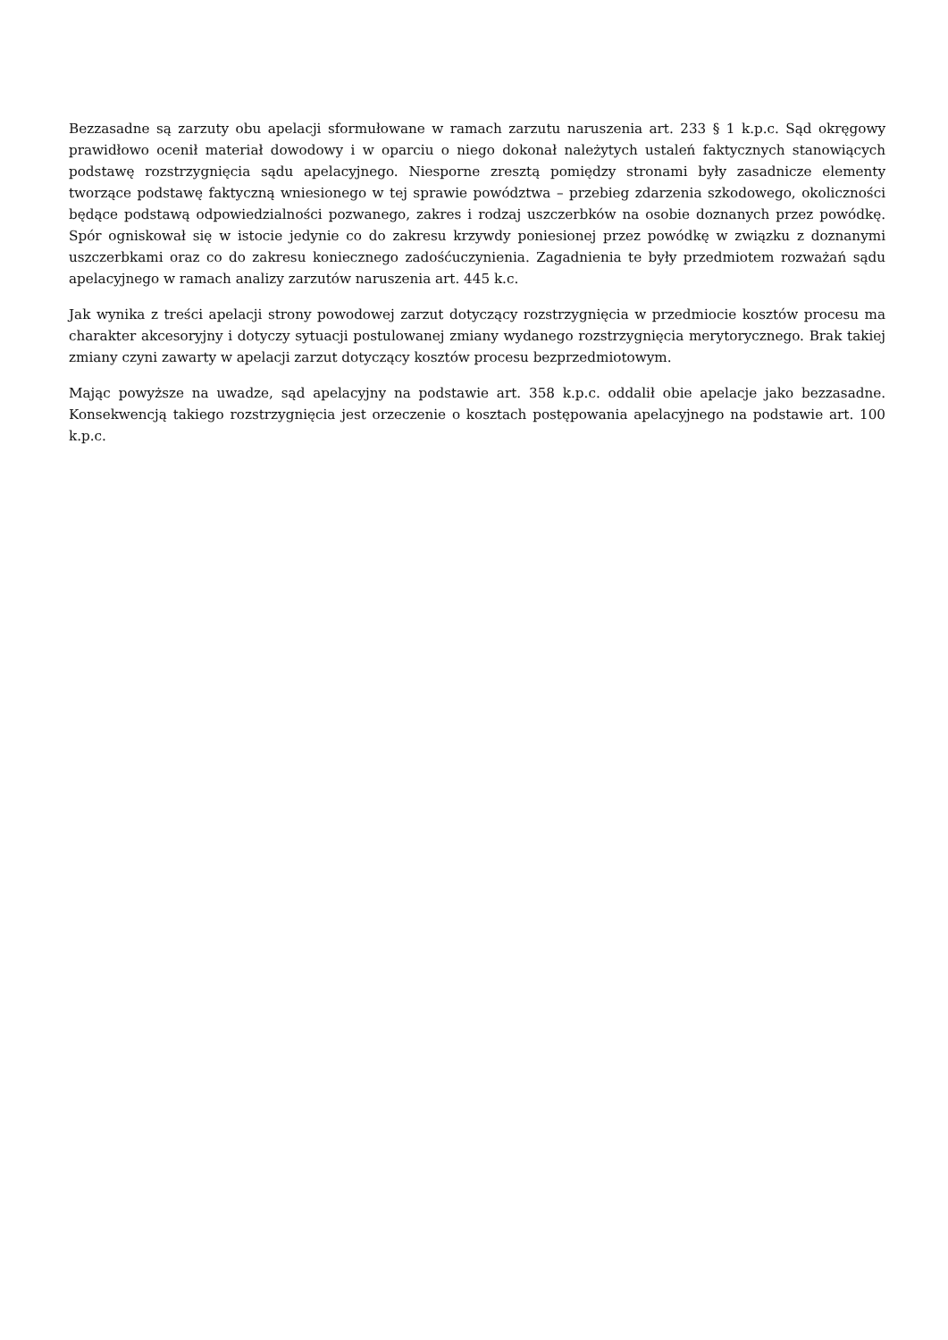Bezzasadne są zarzuty obu apelacji sformułowane w ramach zarzutu naruszenia art. 233 § 1 k.p.c. Sąd okręgowy prawidłowo ocenił materiał dowodowy i w oparciu o niego dokonał należytych ustaleń faktycznych stanowiących podstawę rozstrzygnięcia sądu apelacyjnego. Niesporne zresztą pomiędzy stronami były zasadnicze elementy tworzące podstawę faktyczną wniesionego w tej sprawie powództwa – przebieg zdarzenia szkodowego, okoliczności będące podstawą odpowiedzialności pozwanego, zakres i rodzaj uszczerbków na osobie doznanych przez powódkę. Spór ogniskował się w istocie jedynie co do zakresu krzywdy poniesionej przez powódkę w związku z doznanymi uszczerbkami oraz co do zakresu koniecznego zadośćuczynienia. Zagadnienia te były przedmiotem rozważań sądu apelacyjnego w ramach analizy zarzutów naruszenia art. 445 k.c.
Jak wynika z treści apelacji strony powodowej zarzut dotyczący rozstrzygnięcia w przedmiocie kosztów procesu ma charakter akcesoryjny i dotyczy sytuacji postulowanej zmiany wydanego rozstrzygnięcia merytorycznego. Brak takiej zmiany czyni zawarty w apelacji zarzut dotyczący kosztów procesu bezprzedmiotowym.
Mając powyższe na uwadze, sąd apelacyjny na podstawie art. 358 k.p.c. oddalił obie apelacje jako bezzasadne. Konsekwencją takiego rozstrzygnięcia jest orzeczenie o kosztach postępowania apelacyjnego na podstawie art. 100 k.p.c.